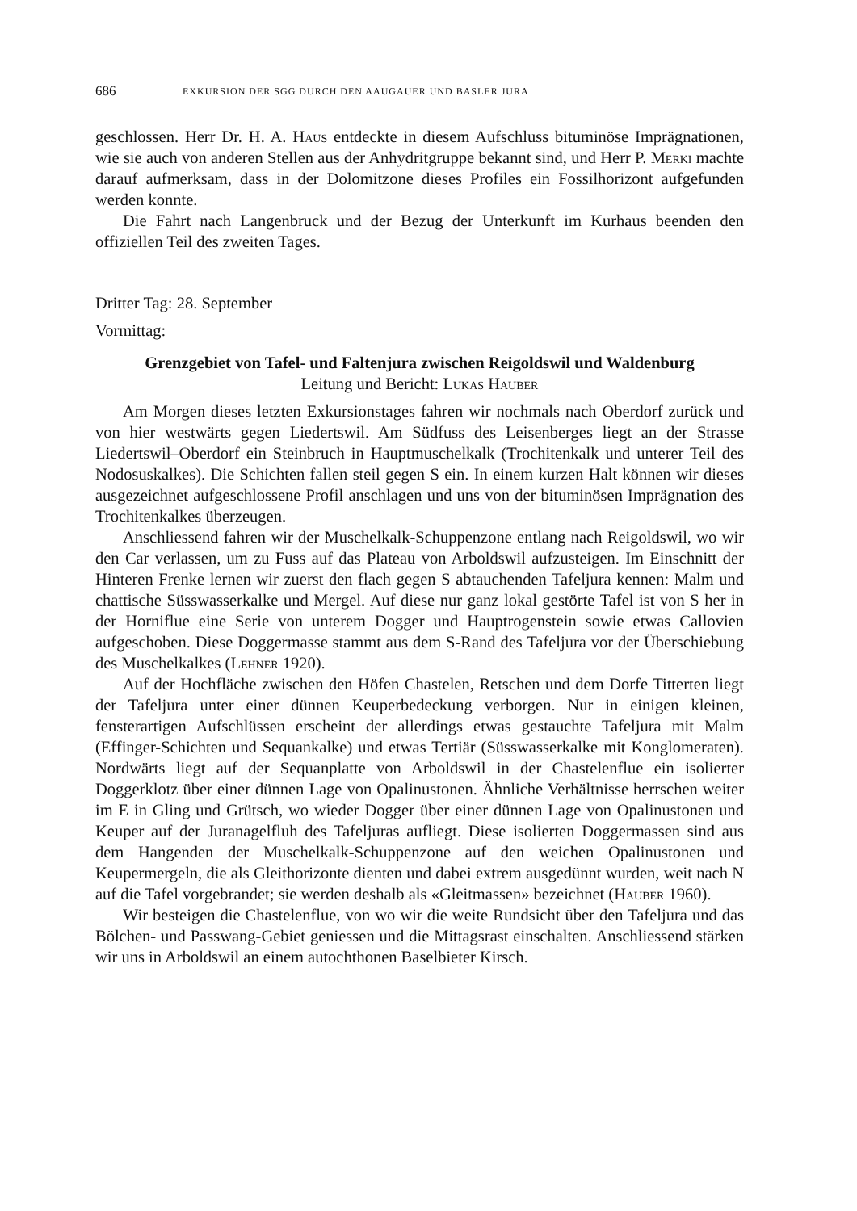686 EXKURSION DER SGG DURCH DEN AAUGAUER UND BASLER JURA
geschlossen. Herr Dr. H. A. Haus entdeckte in diesem Aufschluss bituminöse Imprägnationen, wie sie auch von anderen Stellen aus der Anhydritgruppe bekannt sind, und Herr P. Merki machte darauf aufmerksam, dass in der Dolomitzone dieses Profiles ein Fossilhorizont aufgefunden werden konnte.
Die Fahrt nach Langenbruck und der Bezug der Unterkunft im Kurhaus beenden den offiziellen Teil des zweiten Tages.
Dritter Tag: 28. September
Vormittag:
Grenzgebiet von Tafel- und Faltenjura zwischen Reigoldswil und Waldenburg
Leitung und Bericht: Lukas Hauber
Am Morgen dieses letzten Exkursionstages fahren wir nochmals nach Oberdorf zurück und von hier westwärts gegen Liedertswil. Am Südfuss des Leisenberges liegt an der Strasse Liedertswil–Oberdorf ein Steinbruch in Hauptmuschelkalk (Trochitenkalk und unterer Teil des Nodosuskalkes). Die Schichten fallen steil gegen S ein. In einem kurzen Halt können wir dieses ausgezeichnet aufgeschlossene Profil anschlagen und uns von der bituminösen Imprägnation des Trochitenkalkes überzeugen.
Anschliessend fahren wir der Muschelkalk-Schuppenzone entlang nach Reigoldswil, wo wir den Car verlassen, um zu Fuss auf das Plateau von Arboldswil aufzusteigen. Im Einschnitt der Hinteren Frenke lernen wir zuerst den flach gegen S abtauchenden Tafeljura kennen: Malm und chattische Süsswasserkalke und Mergel. Auf diese nur ganz lokal gestörte Tafel ist von S her in der Horniflue eine Serie von unterem Dogger und Hauptrogenstein sowie etwas Callovien aufgeschoben. Diese Doggermasse stammt aus dem S-Rand des Tafeljura vor der Überschiebung des Muschelkalkes (Lehner 1920).
Auf der Hochfläche zwischen den Höfen Chastelen, Retschen und dem Dorfe Titterten liegt der Tafeljura unter einer dünnen Keuperbedeckung verborgen. Nur in einigen kleinen, fensterartigen Aufschlüssen erscheint der allerdings etwas gestauchte Tafeljura mit Malm (Effinger-Schichten und Sequankalke) und etwas Tertiär (Süsswasserkalke mit Konglomeraten). Nordwärts liegt auf der Sequanplatte von Arboldswil in der Chastelenflue ein isolierter Doggerklotz über einer dünnen Lage von Opalinustonen. Ähnliche Verhältnisse herrschen weiter im E in Gling und Grütsch, wo wieder Dogger über einer dünnen Lage von Opalinustonen und Keuper auf der Juranagelfluh des Tafeljuras aufliegt. Diese isolierten Doggermassen sind aus dem Hangenden der Muschelkalk-Schuppenzone auf den weichen Opalinustonen und Keupermergeln, die als Gleithorizonte dienten und dabei extrem ausgedünnt wurden, weit nach N auf die Tafel vorgebrandet; sie werden deshalb als «Gleitmassen» bezeichnet (Hauber 1960).
Wir besteigen die Chastelenflue, von wo wir die weite Rundsicht über den Tafeljura und das Bölchen- und Passwang-Gebiet geniessen und die Mittagsrast einschalten. Anschliessend stärken wir uns in Arboldswil an einem autochthonen Baselbieter Kirsch.